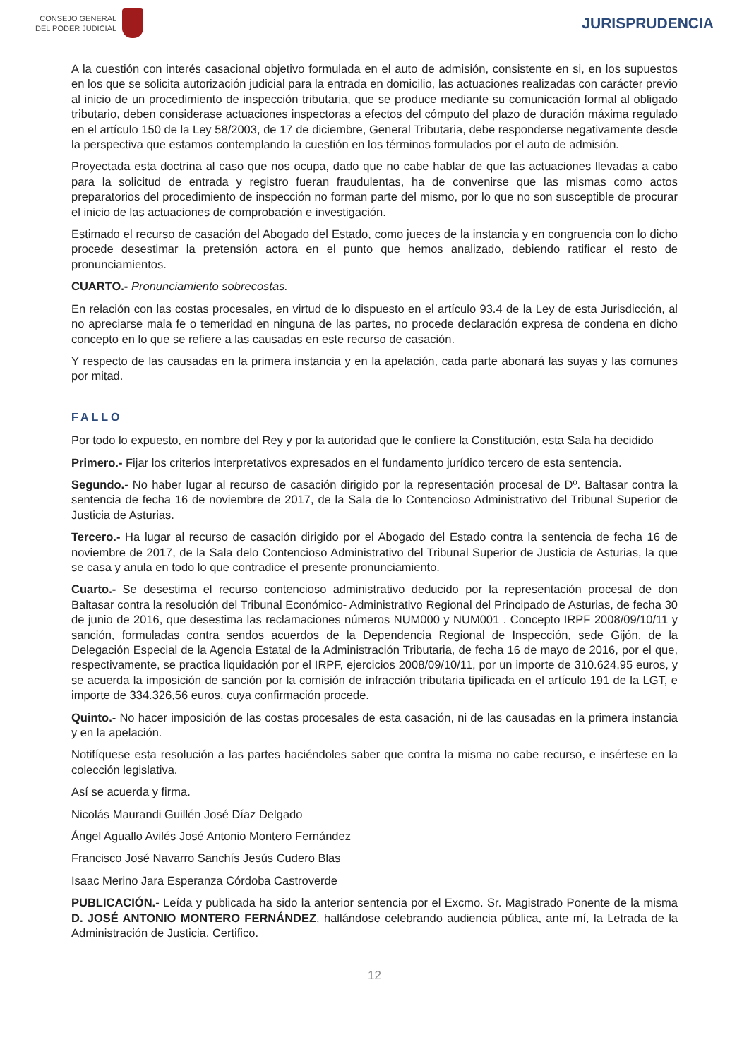CONSEJO GENERAL
DEL PODER JUDICIAL
JURISPRUDENCIA
A la cuestión con interés casacional objetivo formulada en el auto de admisión, consistente en si, en los supuestos en los que se solicita autorización judicial para la entrada en domicilio, las actuaciones realizadas con carácter previo al inicio de un procedimiento de inspección tributaria, que se produce mediante su comunicación formal al obligado tributario, deben considerase actuaciones inspectoras a efectos del cómputo del plazo de duración máxima regulado en el artículo 150 de la Ley 58/2003, de 17 de diciembre, General Tributaria, debe responderse negativamente desde la perspectiva que estamos contemplando la cuestión en los términos formulados por el auto de admisión.
Proyectada esta doctrina al caso que nos ocupa, dado que no cabe hablar de que las actuaciones llevadas a cabo para la solicitud de entrada y registro fueran fraudulentas, ha de convenirse que las mismas como actos preparatorios del procedimiento de inspección no forman parte del mismo, por lo que no son susceptible de procurar el inicio de las actuaciones de comprobación e investigación.
Estimado el recurso de casación del Abogado del Estado, como jueces de la instancia y en congruencia con lo dicho procede desestimar la pretensión actora en el punto que hemos analizado, debiendo ratificar el resto de pronunciamientos.
CUARTO.- Pronunciamiento sobrecostas.
En relación con las costas procesales, en virtud de lo dispuesto en el artículo 93.4 de la Ley de esta Jurisdicción, al no apreciarse mala fe o temeridad en ninguna de las partes, no procede declaración expresa de condena en dicho concepto en lo que se refiere a las causadas en este recurso de casación.
Y respecto de las causadas en la primera instancia y en la apelación, cada parte abonará las suyas y las comunes por mitad.
FALLO
Por todo lo expuesto, en nombre del Rey y por la autoridad que le confiere la Constitución, esta Sala ha decidido
Primero.- Fijar los criterios interpretativos expresados en el fundamento jurídico tercero de esta sentencia.
Segundo.- No haber lugar al recurso de casación dirigido por la representación procesal de Dº. Baltasar contra la sentencia de fecha 16 de noviembre de 2017, de la Sala de lo Contencioso Administrativo del Tribunal Superior de Justicia de Asturias.
Tercero.- Ha lugar al recurso de casación dirigido por el Abogado del Estado contra la sentencia de fecha 16 de noviembre de 2017, de la Sala delo Contencioso Administrativo del Tribunal Superior de Justicia de Asturias, la que se casa y anula en todo lo que contradice el presente pronunciamiento.
Cuarto.- Se desestima el recurso contencioso administrativo deducido por la representación procesal de don Baltasar contra la resolución del Tribunal Económico- Administrativo Regional del Principado de Asturias, de fecha 30 de junio de 2016, que desestima las reclamaciones números NUM000 y NUM001 . Concepto IRPF 2008/09/10/11 y sanción, formuladas contra sendos acuerdos de la Dependencia Regional de Inspección, sede Gijón, de la Delegación Especial de la Agencia Estatal de la Administración Tributaria, de fecha 16 de mayo de 2016, por el que, respectivamente, se practica liquidación por el IRPF, ejercicios 2008/09/10/11, por un importe de 310.624,95 euros, y se acuerda la imposición de sanción por la comisión de infracción tributaria tipificada en el artículo 191 de la LGT, e importe de 334.326,56 euros, cuya confirmación procede.
Quinto.- No hacer imposición de las costas procesales de esta casación, ni de las causadas en la primera instancia y en la apelación.
Notifíquese esta resolución a las partes haciéndoles saber que contra la misma no cabe recurso, e insértese en la colección legislativa.
Así se acuerda y firma.
Nicolás Maurandi Guillén José Díaz Delgado
Ángel Aguallo Avilés José Antonio Montero Fernández
Francisco José Navarro Sanchís Jesús Cudero Blas
Isaac Merino Jara Esperanza Córdoba Castroverde
PUBLICACIÓN.- Leída y publicada ha sido la anterior sentencia por el Excmo. Sr. Magistrado Ponente de la misma D. JOSÉ ANTONIO MONTERO FERNÁNDEZ, hallándose celebrando audiencia pública, ante mí, la Letrada de la Administración de Justicia. Certifico.
12